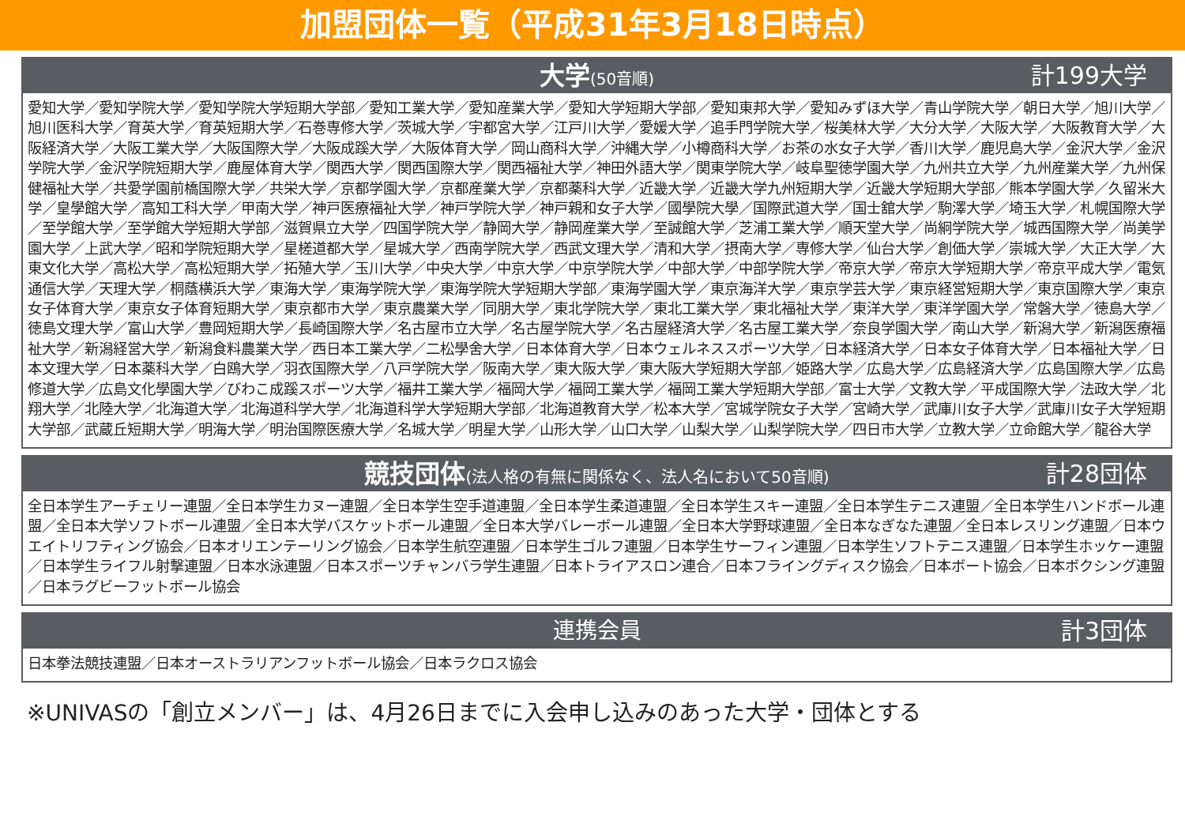加盟団体一覧（平成31年3月18日時点）
大学(50音順) 計199大学
愛知大学／愛知学院大学／愛知学院大学短期大学部／愛知工業大学／愛知産業大学／愛知大学短期大学部／愛知東邦大学／愛知みずほ大学／青山学院大学／朝日大学／旭川大学／旭川医科大学／育英大学／育英短期大学／石巻専修大学／茨城大学／宇都宮大学／江戸川大学／愛媛大学／追手門学院大学／桜美林大学／大分大学／大阪大学／大阪教育大学／大阪経済大学／大阪工業大学／大阪国際大学／大阪成蹊大学／大阪体育大学／岡山商科大学／沖縄大学／小樽商科大学／お茶の水女子大学／香川大学／鹿児島大学／金沢大学／金沢学院大学／金沢学院短期大学／鹿屋体育大学／関西大学／関西国際大学／関西福祉大学／神田外語大学／関東学院大学／岐阜聖徳学園大学／九州共立大学／九州産業大学／九州保健福祉大学／共愛学園前橋国際大学／共栄大学／京都学園大学／京都産業大学／京都薬科大学／近畿大学／近畿大学九州短期大学／近畿大学短期大学部／熊本学園大学／久留米大学／皇學館大学／高知工科大学／甲南大学／神戸医療福祉大学／神戸学院大学／神戸親和女子大学／國學院大學／国際武道大学／国士舘大学／駒澤大学／埼玉大学／札幌国際大学／至学館大学／至学館大学短期大学部／滋賀県立大学／四国学院大学／静岡大学／静岡産業大学／至誠館大学／芝浦工業大学／順天堂大学／尚絅学院大学／城西国際大学／尚美学園大学／上武大学／昭和学院短期大学／星槎道都大学／星城大学／西南学院大学／西武文理大学／清和大学／摂南大学／専修大学／仙台大学／創価大学／崇城大学／大正大学／大東文化大学／高松大学／高松短期大学／拓殖大学／玉川大学／中央大学／中京大学／中京学院大学／中部大学／中部学院大学／帝京大学／帝京大学短期大学／帝京平成大学／電気通信大学／天理大学／桐蔭横浜大学／東海大学／東海学院大学／東海学院大学短期大学部／東海学園大学／東京海洋大学／東京学芸大学／東京経営短期大学／東京国際大学／東京女子体育大学／東京女子体育短期大学／東京都市大学／東京農業大学／同朋大学／東北学院大学／東北工業大学／東北福祉大学／東洋大学／東洋学園大学／常磐大学／徳島大学／徳島文理大学／富山大学／豊岡短期大学／長崎国際大学／名古屋市立大学／名古屋学院大学／名古屋経済大学／名古屋工業大学／奈良学園大学／南山大学／新潟大学／新潟医療福祉大学／新潟経営大学／新潟食料農業大学／西日本工業大学／二松學舍大学／日本体育大学／日本ウェルネススポーツ大学／日本経済大学／日本女子体育大学／日本福祉大学／日本文理大学／日本薬科大学／白鴎大学／羽衣国際大学／八戸学院大学／阪南大学／東大阪大学／東大阪大学短期大学部／姫路大学／広島大学／広島経済大学／広島国際大学／広島修道大学／広島文化學園大学／びわこ成蹊スポーツ大学／福井工業大学／福岡大学／福岡工業大学／福岡工業大学短期大学部／富士大学／文教大学／平成国際大学／法政大学／北翔大学／北陸大学／北海道大学／北海道科学大学／北海道科学大学短期大学部／北海道教育大学／松本大学／宮城学院女子大学／宮崎大学／武庫川女子大学／武庫川女子大学短期大学部／武蔵丘短期大学／明海大学／明治国際医療大学／名城大学／明星大学／山形大学／山口大学／山梨大学／山梨学院大学／四日市大学／立教大学／立命館大学／龍谷大学
競技団体(法人格の有無に関係なく、法人名において50音順) 計28団体
全日本学生アーチェリー連盟／全日本学生カヌー連盟／全日本学生空手道連盟／全日本学生柔道連盟／全日本学生スキー連盟／全日本学生テニス連盟／全日本学生ハンドボール連盟／全日本大学ソフトボール連盟／全日本大学バスケットボール連盟／全日本大学バレーボール連盟／全日本大学野球連盟／全日本なぎなた連盟／全日本レスリング連盟／日本ウエイトリフティング協会／日本オリエンテーリング協会／日本学生航空連盟／日本学生ゴルフ連盟／日本学生サーフィン連盟／日本学生ソフトテニス連盟／日本学生ホッケー連盟／日本学生ライフル射撃連盟／日本水泳連盟／日本スポーツチャンバラ学生連盟／日本トライアスロン連合／日本フライングディスク協会／日本ボート協会／日本ボクシング連盟／日本ラグビーフットボール協会
連携会員 計3団体
日本拳法競技連盟／日本オーストラリアンフットボール協会／日本ラクロス協会
※UNIVASの「創立メンバー」は、4月26日までに入会申し込みのあった大学・団体とする